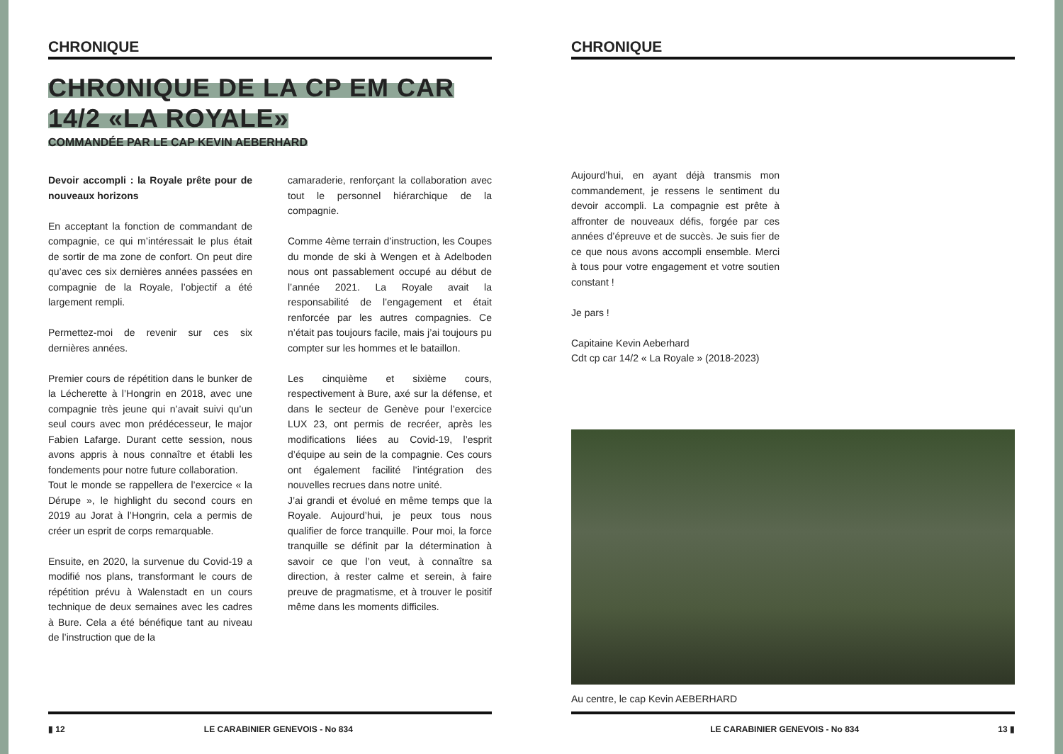CHRONIQUE
CHRONIQUE DE LA CP EM CAR 14/2 «LA ROYALE»
COMMANDÉE PAR LE CAP KEVIN AEBERHARD
Devoir accompli : la Royale prête pour de nouveaux horizons
En acceptant la fonction de commandant de compagnie, ce qui m’intéressait le plus était de sortir de ma zone de confort. On peut dire qu’avec ces six dernières années passées en compagnie de la Royale, l’objectif a été largement rempli.
Permettez-moi de revenir sur ces six dernières années.
Premier cours de répétition dans le bunker de la Lécherette à l’Hongrin en 2018, avec une compagnie très jeune qui n’avait suivi qu’un seul cours avec mon prédécesseur, le major Fabien Lafarge. Durant cette session, nous avons appris à nous connaître et établi les fondements pour notre future collaboration.
Tout le monde se rappellera de l’exercice « la Dérupe », le highlight du second cours en 2019 au Jorat à l’Hongrin, cela a permis de créer un esprit de corps remarquable.
Ensuite, en 2020, la survenue du Covid-19 a modifié nos plans, transformant le cours de répétition prévu à Walenstadt en un cours technique de deux semaines avec les cadres à Bure. Cela a été bénéfique tant au niveau de l’instruction que de la
camaraderie, renforçant la collaboration avec tout le personnel hiérarchique de la compagnie.
Comme 4ème terrain d’instruction, les Coupes du monde de ski à Wengen et à Adelboden nous ont passablement occupé au début de l’année 2021. La Royale avait la responsabilité de l’engagement et était renforcée par les autres compagnies. Ce n’était pas toujours facile, mais j’ai toujours pu compter sur les hommes et le bataillon.
Les cinquième et sixième cours, respectivement à Bure, axé sur la défense, et dans le secteur de Genève pour l’exercice LUX 23, ont permis de recréer, après les modifications liées au Covid-19, l’esprit d’équipe au sein de la compagnie. Ces cours ont également facilité l’intégration des nouvelles recrues dans notre unité.
J’ai grandi et évolué en même temps que la Royale. Aujourd’hui, je peux tous nous qualifier de force tranquille. Pour moi, la force tranquille se définit par la détermination à savoir ce que l’on veut, à connaître sa direction, à rester calme et serein, à faire preuve de pragmatisme, et à trouver le positif même dans les moments difficiles.
▮ 12 LE CARABINIER GENEVOIS - No 834
CHRONIQUE
Aujourd’hui, en ayant déjà transmis mon commandement, je ressens le sentiment du devoir accompli. La compagnie est prête à affronter de nouveaux défis, forgée par ces années d’épreuve et de succès. Je suis fier de ce que nous avons accompli ensemble. Merci à tous pour votre engagement et votre soutien constant !
Je pars !
Capitaine Kevin Aeberhard
Cdt cp car 14/2 « La Royale » (2018-2023)
Au centre, le cap Kevin AEBERHARD
LE CARABINIER GENEVOIS - No 834 13 ▮